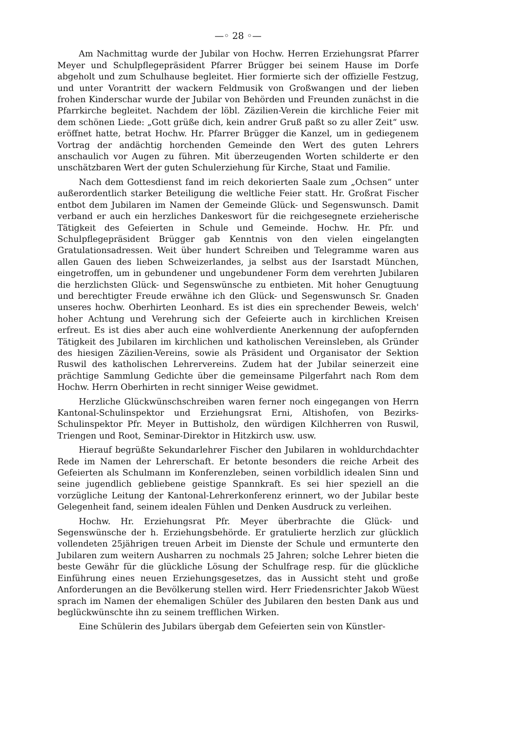—◦ 28 ◦—
Am Nachmittag wurde der Jubilar von Hochw. Herren Erziehungsrat Pfarrer Meyer und Schulpflegepräsident Pfarrer Brügger bei seinem Hause im Dorfe abgeholt und zum Schulhause begleitet. Hier formierte sich der offizielle Festzug, und unter Vorantritt der wackern Feldmusik von Großwangen und der lieben frohen Kinderschar wurde der Jubilar von Behörden und Freunden zunächst in die Pfarrkirche begleitet. Nachdem der löbl. Zäzilien-Verein die kirchliche Feier mit dem schönen Liede: „Gott grüße dich, kein andrer Gruß paßt so zu aller Zeit“ usw. eröffnet hatte, betrat Hochw. Hr. Pfarrer Brügger die Kanzel, um in gediegenem Vortrag der andächtig horchenden Gemeinde den Wert des guten Lehrers anschaulich vor Augen zu führen. Mit überzeugenden Worten schilderte er den unschätzbaren Wert der guten Schulerziehung für Kirche, Staat und Familie.
Nach dem Gottesdienst fand im reich dekorierten Saale zum „Ochsen“ unter außerordentlich starker Beteiligung die weltliche Feier statt. Hr. Großrat Fischer entbot dem Jubilaren im Namen der Gemeinde Glück- und Segenswunsch. Damit verband er auch ein herzliches Dankeswort für die reichgesegnete erzieherische Tätigkeit des Gefeierten in Schule und Gemeinde. Hochw. Hr. Pfr. und Schulpflegepräsident Brügger gab Kenntnis von den vielen eingelangten Gratulationsadressen. Weit über hundert Schreiben und Telegramme waren aus allen Gauen des lieben Schweizerlandes, ja selbst aus der Isarstadt München, eingetroffen, um in gebundener und ungebundener Form dem verehrten Jubilaren die herzlichsten Glück- und Segenswünsche zu entbieten. Mit hoher Genugtuung und berechtigter Freude erwähne ich den Glück- und Segenswunsch Sr. Gnaden unseres hochw. Oberhirten Leonhard. Es ist dies ein sprechender Beweis, welch' hoher Achtung und Verehrung sich der Gefeierte auch in kirchlichen Kreisen erfreut. Es ist dies aber auch eine wohlverdiente Anerkennung der aufopfernden Tätigkeit des Jubilaren im kirchlichen und katholischen Vereinsleben, als Gründer des hiesigen Zäzilien-Vereins, sowie als Präsident und Organisator der Sektion Ruswil des katholischen Lehrervereins. Zudem hat der Jubilar seinerzeit eine prächtige Sammlung Gedichte über die gemeinsame Pilgerfahrt nach Rom dem Hochw. Herrn Oberhirten in recht sinniger Weise gewidmet.
Herzliche Glückwünschschreiben waren ferner noch eingegangen von Herrn Kantonal-Schulinspektor und Erziehungsrat Erni, Altishofen, von Bezirks-Schulinspektor Pfr. Meyer in Buttisholz, den würdigen Kilchherren von Ruswil, Triengen und Root, Seminar-Direktor in Hitzkirch usw. usw.
Hierauf begrüßte Sekundarlehrer Fischer den Jubilaren in wohldurchdachter Rede im Namen der Lehrerschaft. Er betonte besonders die reiche Arbeit des Gefeierten als Schulmann im Konferenzleben, seinen vorbildlich idealen Sinn und seine jugendlich gebliebene geistige Spannkraft. Es sei hier speziell an die vorzügliche Leitung der Kantonal-Lehrerkonferenz erinnert, wo der Jubilar beste Gelegenheit fand, seinem idealen Fühlen und Denken Ausdruck zu verleihen.
Hochw. Hr. Erziehungsrat Pfr. Meyer überbrachte die Glück- und Segenswünsche der h. Erziehungsbehörde. Er gratulierte herzlich zur glücklich vollendeten 25jährigen treuen Arbeit im Dienste der Schule und ermunterte den Jubilaren zum weitern Ausharren zu nochmals 25 Jahren; solche Lehrer bieten die beste Gewähr für die glückliche Lösung der Schulfrage resp. für die glückliche Einführung eines neuen Erziehungsgesetzes, das in Aussicht steht und große Anforderungen an die Bevölkerung stellen wird. Herr Friedensrichter Jakob Wüest sprach im Namen der ehemaligen Schüler des Jubilaren den besten Dank aus und beglückwünschte ihn zu seinem trefflichen Wirken.
Eine Schülerin des Jubilars übergab dem Gefeierten sein von Künstler-